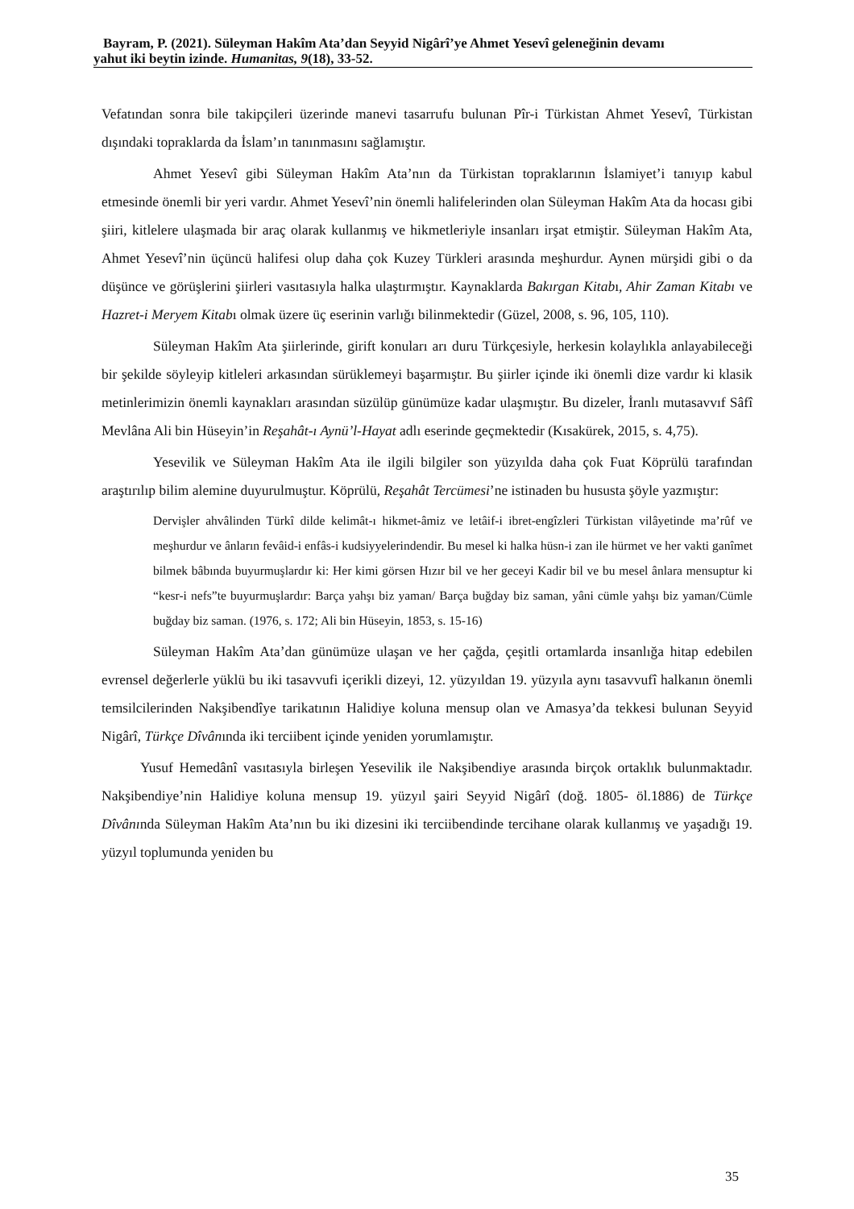Bayram, P. (2021). Süleyman Hakîm Ata’dan Seyyid Nigârî’ye Ahmet Yesevî geleneğinin devamı
yahut iki beytin izinde. Humanitas, 9(18), 33-52.
Vefatından sonra bile takipçileri üzerinde manevi tasarrufu bulunan Pîr-i Türkistan Ahmet Yesevî, Türkistan dışındaki topraklarda da İslam’ın tanınmasını sağlamıştır.
Ahmet Yesevî gibi Süleyman Hakîm Ata’nın da Türkistan topraklarının İslamiyet’i tanıyıp kabul etmesinde önemli bir yeri vardır. Ahmet Yesevî’nin önemli halifelerinden olan Süleyman Hakîm Ata da hocası gibi şiiri, kitlelere ulaşmada bir araç olarak kullanmış ve hikmetleriyle insanları irşat etmiştir. Süleyman Hakîm Ata, Ahmet Yesevî’nin üçüncü halifesi olup daha çok Kuzey Türkleri arasında meşhurdur. Aynen mürşidi gibi o da düşünce ve görüşlerini şiirleri vasıtasıyla halka ulaştırmıştır. Kaynaklarda Bakırgan Kitabı, Ahir Zaman Kitabı ve Hazret-i Meryem Kitabı olmak üzere üç eserinin varlığı bilinmektedir (Güzel, 2008, s. 96, 105, 110).
Süleyman Hakîm Ata şiirlerinde, girift konuları arı duru Türkçesiyle, herkesin kolaylıkla anlayabileceği bir şekilde söyleyip kitleleri arkasından sürüklemeyi başarmıştır. Bu şiirler içinde iki önemli dize vardır ki klasik metinlerimizin önemli kaynakları arasından süzülüp günümüze kadar ulaşmıştır. Bu dizeler, İranlı mutasavvıf Sâfî Mevlâna Ali bin Hüseyin’in Reşahât-ı Aynü’l-Hayat adlı eserinde geçmektedir (Kısakürek, 2015, s. 4,75).
Yesevilik ve Süleyman Hakîm Ata ile ilgili bilgiler son yüzyılda daha çok Fuat Köprülü tarafından araştırılıp bilim alemine duyurulmuştur. Köprülü, Reşahât Tercümesi’ne istinaden bu hususta şöyle yazmıştır:
Dervişler ahvâlinden Türkî dilde kelimât-ı hikmet-âmiz ve letâif-i ibret-engîzleri Türkistan vilâyetinde ma’rûf ve meşhurdur ve ânların fevâid-i enfâs-i kudsiyyelerindendir. Bu mesel ki halka hüsn-i zan ile hürmet ve her vakti ganîmet bilmek bâbında buyurmuşlardır ki: Her kimi görsen Hızır bil ve her geceyi Kadir bil ve bu mesel ânlara mensuptur ki “kesr-i nefs”te buyurmuşlardır: Barça yahşı biz yaman/ Barça buğday biz saman, yâni cümle yahşı biz yaman/Cümle buğday biz saman. (1976, s. 172; Ali bin Hüseyin, 1853, s. 15-16)
Süleyman Hakîm Ata’dan günümüze ulaşan ve her çağda, çeşitli ortamlarda insanlığa hitap edebilen evrensel değerlerle yüklü bu iki tasavvufi içerikli dizeyi, 12. yüzyıldan 19. yüzyıla aynı tasavvufî halkanın önemli temsilcilerinden Nakşibendîye tarikatının Halidiye koluna mensup olan ve Amasya’da tekkesi bulunan Seyyid Nigârî, Türkçe Dîvânında iki terciibent içinde yeniden yorumlamıştır.
Yusuf Hemedânî vasıtasıyla birleşen Yesevilik ile Nakşibendiye arasında birçok ortaklık bulunmaktadır. Nakşibendiye’nin Halidiye koluna mensup 19. yüzyıl şairi Seyyid Nigârî (doğ. 1805- öl.1886) de Türkçe Dîvânında Süleyman Hakîm Ata’nın bu iki dizesini iki terciibendinde tercihane olarak kullanmış ve yaşadığı 19. yüzyıl toplumunda yeniden bu
35